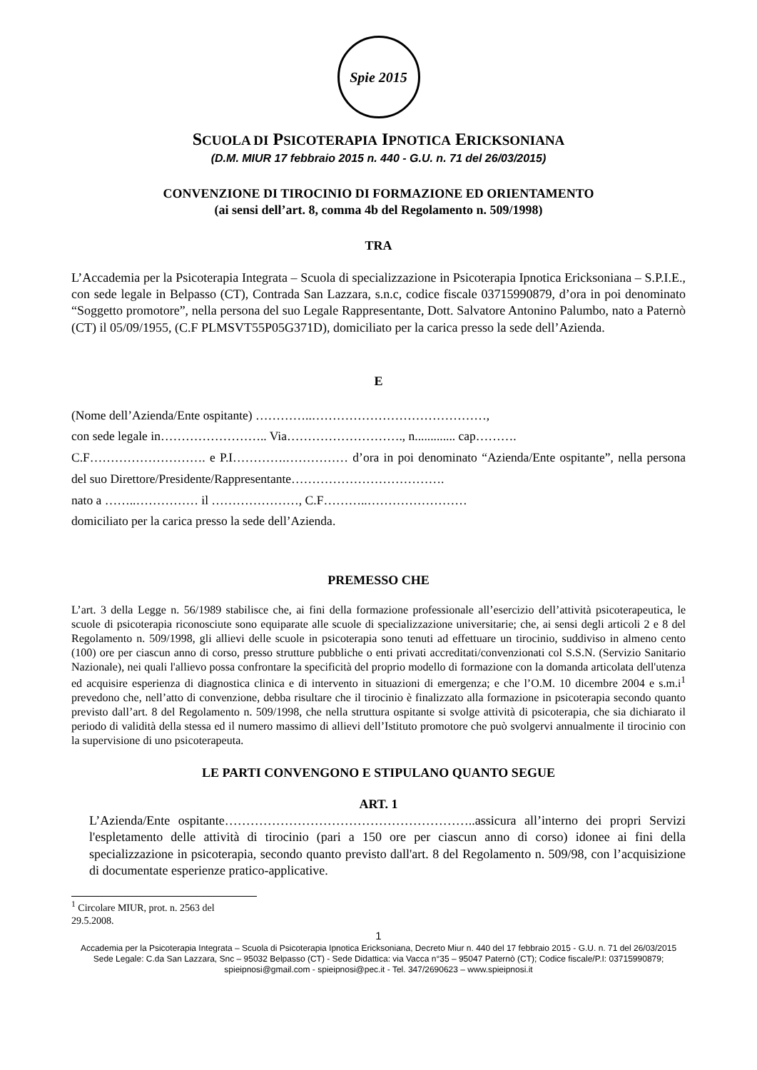Spie 2015
SCUOLA DI PSICOTERAPIA IPNOTICA ERICKSONIANA
(D.M. MIUR 17 febbraio 2015 n. 440 - G.U. n. 71 del 26/03/2015)
CONVENZIONE DI TIROCINIO DI FORMAZIONE ED ORIENTAMENTO
(ai sensi dell’art. 8, comma 4b del Regolamento n. 509/1998)
TRA
L’Accademia per la Psicoterapia Integrata – Scuola di specializzazione in Psicoterapia Ipnotica Ericksoniana – S.P.I.E., con sede legale in Belpasso (CT), Contrada San Lazzara, s.n.c, codice fiscale 03715990879, d’ora in poi denominato “Soggetto promotore”, nella persona del suo Legale Rappresentante, Dott. Salvatore Antonino Palumbo, nato a Paternò (CT) il 05/09/1955, (C.F PLMSVT55P05G371D), domiciliato per la carica presso la sede dell’Azienda.
E
(Nome dell’Azienda/Ente ospitante) …………..……………………………………,
con sede legale in…………………….. Via………………………., n............. cap……….
C.F………………………. e P.I………….…………… d’ora in poi denominato “Azienda/Ente ospitante”, nella persona del suo Direttore/Presidente/Rappresentante……………………………….
nato a ……..…………… il …………………, C.F………..……………………
domiciliato per la carica presso la sede dell’Azienda.
PREMESSO CHE
L’art. 3 della Legge n. 56/1989 stabilisce che, ai fini della formazione professionale all’esercizio dell’attività psicoterapeutica, le scuole di psicoterapia riconosciute sono equiparate alle scuole di specializzazione universitarie; che, ai sensi degli articoli 2 e 8 del Regolamento n. 509/1998, gli allievi delle scuole in psicoterapia sono tenuti ad effettuare un tirocinio, suddiviso in almeno cento (100) ore per ciascun anno di corso, presso strutture pubbliche o enti privati accreditati/convenzionati col S.S.N. (Servizio Sanitario Nazionale), nei quali l'allievo possa confrontare la specificità del proprio modello di formazione con la domanda articolata dell'utenza ed acquisire esperienza di diagnostica clinica e di intervento in situazioni di emergenza; e che l’O.M. 10 dicembre 2004 e s.m.i<sup>1</sup> prevedono che, nell’atto di convenzione, debba risultare che il tirocinio è finalizzato alla formazione in psicoterapia secondo quanto previsto dall’art. 8 del Regolamento n. 509/1998, che nella struttura ospitante si svolge attività di psicoterapia, che sia dichiarato il periodo di validità della stessa ed il numero massimo di allievi dell’Istituto promotore che può svolgervi annualmente il tirocinio con la supervisione di uno psicoterapeuta.
LE PARTI CONVENGONO E STIPULANO QUANTO SEGUE
ART. 1
L’Azienda/Ente ospitante…………………………………………………..assicura all’interno dei propri Servizi l'espletamento delle attività di tirocinio (pari a 150 ore per ciascun anno di corso) idonee ai fini della specializzazione in psicoterapia, secondo quanto previsto dall'art. 8 del Regolamento n. 509/98, con l’acquisizione di documentate esperienze pratico-applicative.
<sup>1</sup> Circolare MIUR, prot. n. 2563 del 29.5.2008.
1
Accademia per la Psicoterapia Integrata – Scuola di Psicoterapia Ipnotica Ericksoniana, Decreto Miur n. 440 del 17 febbraio 2015 - G.U. n. 71 del 26/03/2015
Sede Legale: C.da San Lazzara, Snc – 95032 Belpasso (CT) - Sede Didattica: via Vacca n°35 – 95047 Paternò (CT); Codice fiscale/P.I: 03715990879;
spieipnosi@gmail.com - spieipnosi@pec.it - Tel. 347/2690623 – www.spieipnosi.it